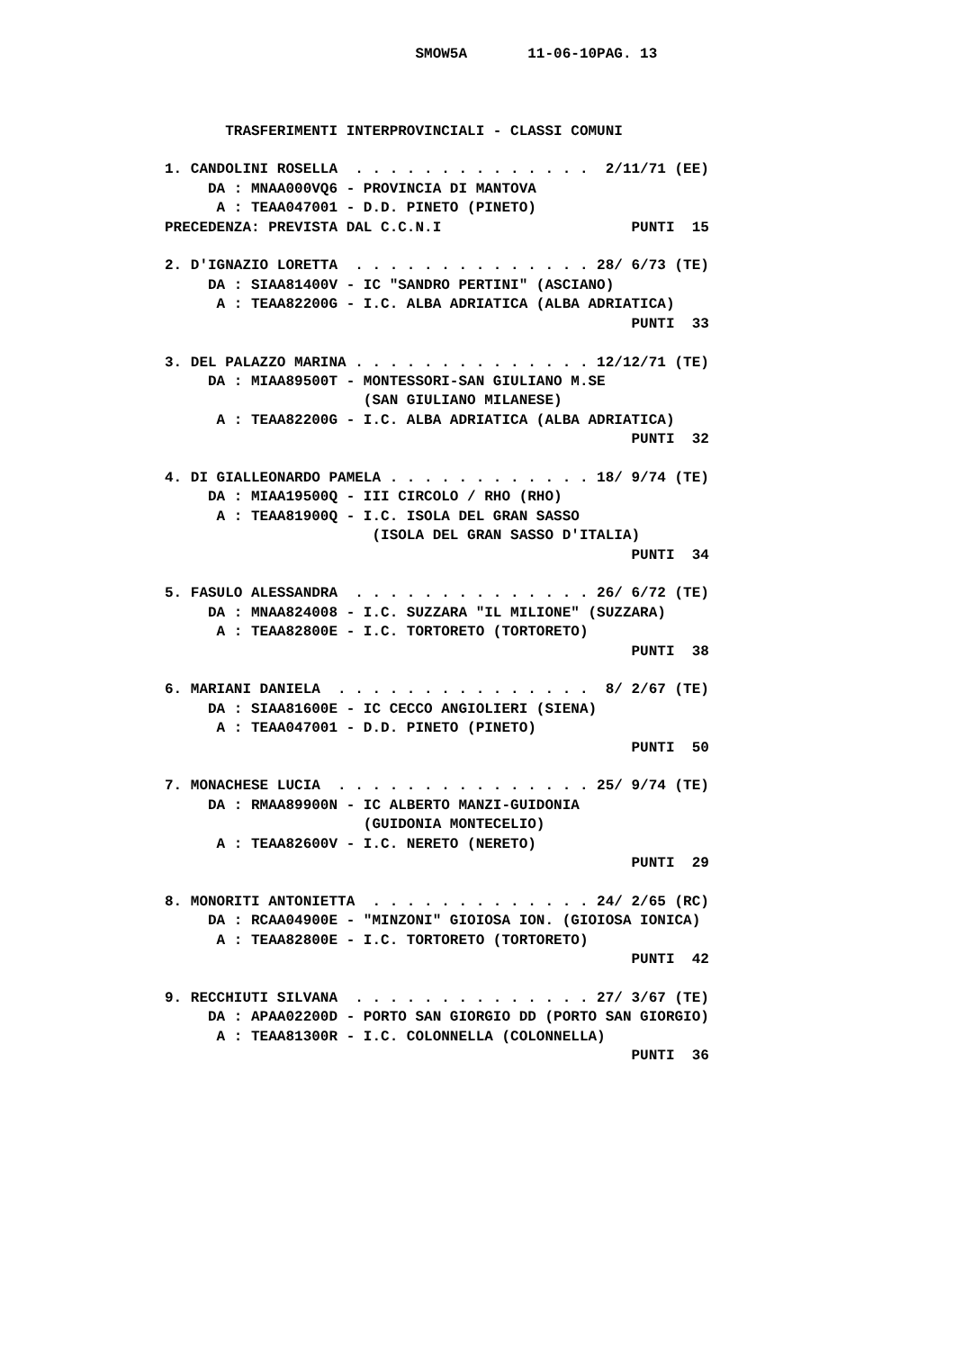SMOW5A       11-06-10PAG. 13



       TRASFERIMENTI INTERPROVINCIALI - CLASSI COMUNI

1. CANDOLINI ROSELLA  . . . . . . . . . . . . . .  2/11/71 (EE)
     DA : MNAA000VQ6 - PROVINCIA DI MANTOVA
      A : TEAA047001 - D.D. PINETO (PINETO)
PRECEDENZA: PREVISTA DAL C.C.N.I                      PUNTI  15

2. D'IGNAZIO LORETTA  . . . . . . . . . . . . . . 28/ 6/73 (TE)
     DA : SIAA81400V - IC "SANDRO PERTINI" (ASCIANO)
      A : TEAA82200G - I.C. ALBA ADRIATICA (ALBA ADRIATICA)
                                                      PUNTI  33

3. DEL PALAZZO MARINA . . . . . . . . . . . . . . 12/12/71 (TE)
     DA : MIAA89500T - MONTESSORI-SAN GIULIANO M.SE
                       (SAN GIULIANO MILANESE)
      A : TEAA82200G - I.C. ALBA ADRIATICA (ALBA ADRIATICA)
                                                      PUNTI  32

4. DI GIALLEONARDO PAMELA . . . . . . . . . . . . 18/ 9/74 (TE)
     DA : MIAA19500Q - III CIRCOLO / RHO (RHO)
      A : TEAA81900Q - I.C. ISOLA DEL GRAN SASSO
                        (ISOLA DEL GRAN SASSO D'ITALIA)
                                                      PUNTI  34

5. FASULO ALESSANDRA  . . . . . . . . . . . . . . 26/ 6/72 (TE)
     DA : MNAA824008 - I.C. SUZZARA "IL MILIONE" (SUZZARA)
      A : TEAA82800E - I.C. TORTORETO (TORTORETO)
                                                      PUNTI  38

6. MARIANI DANIELA  . . . . . . . . . . . . . . .  8/ 2/67 (TE)
     DA : SIAA81600E - IC CECCO ANGIOLIERI (SIENA)
      A : TEAA047001 - D.D. PINETO (PINETO)
                                                      PUNTI  50

7. MONACHESE LUCIA  . . . . . . . . . . . . . . . 25/ 9/74 (TE)
     DA : RMAA89900N - IC ALBERTO MANZI-GUIDONIA
                       (GUIDONIA MONTECELIO)
      A : TEAA82600V - I.C. NERETO (NERETO)
                                                      PUNTI  29

8. MONORITI ANTONIETTA  . . . . . . . . . . . . . 24/ 2/65 (RC)
     DA : RCAA04900E - "MINZONI" GIOIOSA ION. (GIOIOSA IONICA)
      A : TEAA82800E - I.C. TORTORETO (TORTORETO)
                                                      PUNTI  42

9. RECCHIUTI SILVANA  . . . . . . . . . . . . . . 27/ 3/67 (TE)
     DA : APAA02200D - PORTO SAN GIORGIO DD (PORTO SAN GIORGIO)
      A : TEAA81300R - I.C. COLONNELLA (COLONNELLA)
                                                      PUNTI  36